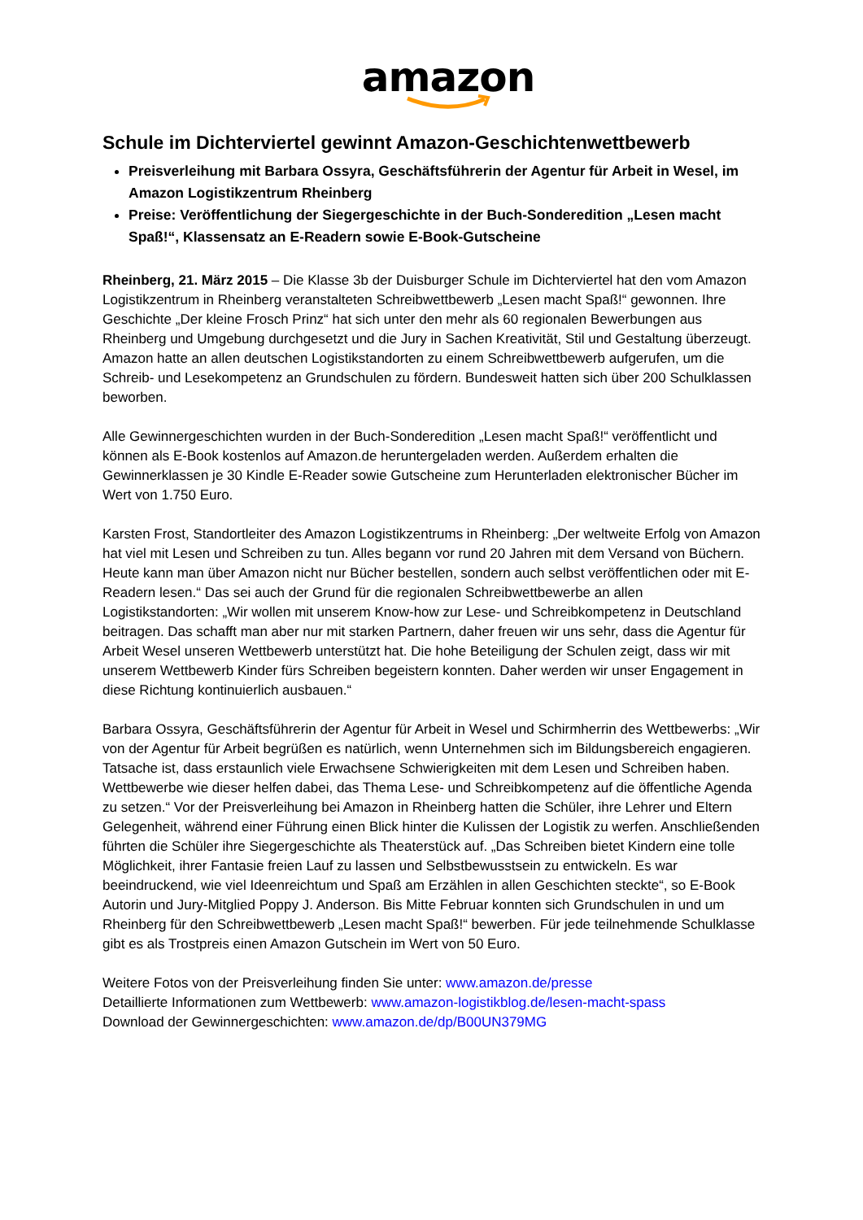amazon
Schule im Dichterviertel gewinnt Amazon-Geschichtenwettbewerb
Preisverleihung mit Barbara Ossyra, Geschäftsführerin der Agentur für Arbeit in Wesel, im Amazon Logistikzentrum Rheinberg
Preise: Veröffentlichung der Siegergeschichte in der Buch-Sonderedition „Lesen macht Spaß!“, Klassensatz an E-Readern sowie E-Book-Gutscheine
Rheinberg, 21. März 2015 – Die Klasse 3b der Duisburger Schule im Dichterviertel hat den vom Amazon Logistikzentrum in Rheinberg veranstalteten Schreibwettbewerb „Lesen macht Spaß!“ gewonnen. Ihre Geschichte „Der kleine Frosch Prinz“ hat sich unter den mehr als 60 regionalen Bewerbungen aus Rheinberg und Umgebung durchgesetzt und die Jury in Sachen Kreativität, Stil und Gestaltung überzeugt. Amazon hatte an allen deutschen Logistikstandorten zu einem Schreibwettbewerb aufgerufen, um die Schreib- und Lesekompetenz an Grundschulen zu fördern. Bundesweit hatten sich über 200 Schulklassen beworben.
Alle Gewinnergeschichten wurden in der Buch-Sonderedition „Lesen macht Spaß!“ veröffentlicht und können als E-Book kostenlos auf Amazon.de heruntergeladen werden. Außerdem erhalten die Gewinnerklassen je 30 Kindle E-Reader sowie Gutscheine zum Herunterladen elektronischer Bücher im Wert von 1.750 Euro.
Karsten Frost, Standortleiter des Amazon Logistikzentrums in Rheinberg: „Der weltweite Erfolg von Amazon hat viel mit Lesen und Schreiben zu tun. Alles begann vor rund 20 Jahren mit dem Versand von Büchern. Heute kann man über Amazon nicht nur Bücher bestellen, sondern auch selbst veröffentlichen oder mit E-Readern lesen.“ Das sei auch der Grund für die regionalen Schreibwettbewerbe an allen Logistikstandorten: „Wir wollen mit unserem Know-how zur Lese- und Schreibkompetenz in Deutschland beitragen. Das schafft man aber nur mit starken Partnern, daher freuen wir uns sehr, dass die Agentur für Arbeit Wesel unseren Wettbewerb unterstützt hat. Die hohe Beteiligung der Schulen zeigt, dass wir mit unserem Wettbewerb Kinder fürs Schreiben begeistern konnten. Daher werden wir unser Engagement in diese Richtung kontinuierlich ausbauen.“
Barbara Ossyra, Geschäftsführerin der Agentur für Arbeit in Wesel und Schirmherrin des Wettbewerbs: „Wir von der Agentur für Arbeit begrüßen es natürlich, wenn Unternehmen sich im Bildungsbereich engagieren. Tatsache ist, dass erstaunlich viele Erwachsene Schwierigkeiten mit dem Lesen und Schreiben haben. Wettbewerbe wie dieser helfen dabei, das Thema Lese- und Schreibkompetenz auf die öffentliche Agenda zu setzen.“ Vor der Preisverleihung bei Amazon in Rheinberg hatten die Schüler, ihre Lehrer und Eltern Gelegenheit, während einer Führung einen Blick hinter die Kulissen der Logistik zu werfen. Anschließenden führten die Schüler ihre Siegergeschichte als Theaterstück auf. „Das Schreiben bietet Kindern eine tolle Möglichkeit, ihrer Fantasie freien Lauf zu lassen und Selbstbewusstsein zu entwickeln. Es war beeindruckend, wie viel Ideenreichtum und Spaß am Erzählen in allen Geschichten steckte“, so E-Book Autorin und Jury-Mitglied Poppy J. Anderson. Bis Mitte Februar konnten sich Grundschulen in und um Rheinberg für den Schreibwettbewerb „Lesen macht Spaß!“ bewerben. Für jede teilnehmende Schulklasse gibt es als Trostpreis einen Amazon Gutschein im Wert von 50 Euro.
Weitere Fotos von der Preisverleihung finden Sie unter: www.amazon.de/presse
Detaillierte Informationen zum Wettbewerb: www.amazon-logistikblog.de/lesen-macht-spass
Download der Gewinnergeschichten: www.amazon.de/dp/B00UN379MG